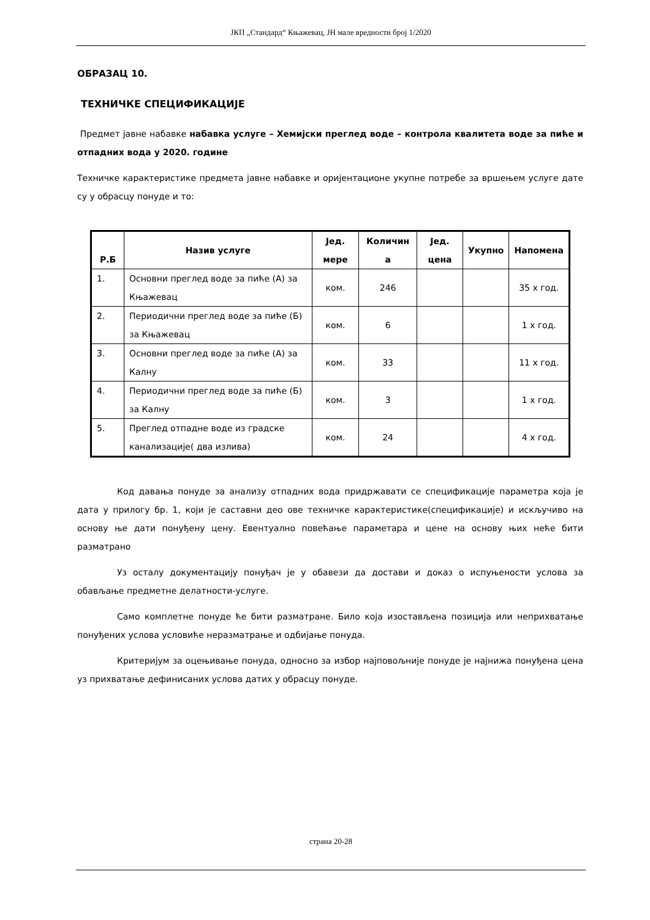ЈКП „Стандард“ Књажевац, ЈН мале вредности број 1/2020
ОБРАЗАЦ 10.
ТЕХНИЧКЕ СПЕЦИФИКАЦИЈЕ
Предмет јавне набавке набавка услуге – Хемијски преглед воде – контрола квалитета воде за пиће и отпадних вода у 2020. године
Техничке карактеристике предмета јавне набавке и оријентационе укупне потребе за вршењем услуге дате су у обрасцу понуде и то:
| Р.Б | Назив услуге | Јед. мере | Количин а | Јед. цена | Укупно | Напомена |
| --- | --- | --- | --- | --- | --- | --- |
| 1. | Основни преглед воде за пиће (А) за Књажевац | ком. | 246 | | | 35 x год. |
| 2. | Периодични преглед воде за пиће (Б) за Књажевац | ком. | 6 | | | 1 x год. |
| 3. | Основни преглед воде за пиће (А) за Калну | ком. | 33 | | | 11 x год. |
| 4. | Периодични преглед воде за пиће (Б) за Калну | ком. | 3 | | | 1 x год. |
| 5. | Преглед отпадне воде из градске канализације( два излива) | ком. | 24 | | | 4 x год. |
Код давања понуде за анализу отпадних вода придржавати се спецификације параметра која је дата у прилогу бр. 1, који је саставни део ове техничке карактеристике(спецификације) и искључиво на основу ње дати понуђену цену. Евентуално повећање параметара и цене на основу њих неће бити разматрано
Уз осталу документацију понуђач је у обавези да достави и доказ о испуњености услова за обављање предметне делатности-услуге.
Само комплетне понуде ће бити разматране. Било која изостављена позиција или неприхватање понуђених услова условиће неразматрање и одбијање понуда.
Критеријум за оцењивање понуда, односно за избор најповољније понуде је најнижа понуђена цена уз прихватање дефинисаних услова датих у обрасцу понуде.
страна 20-28